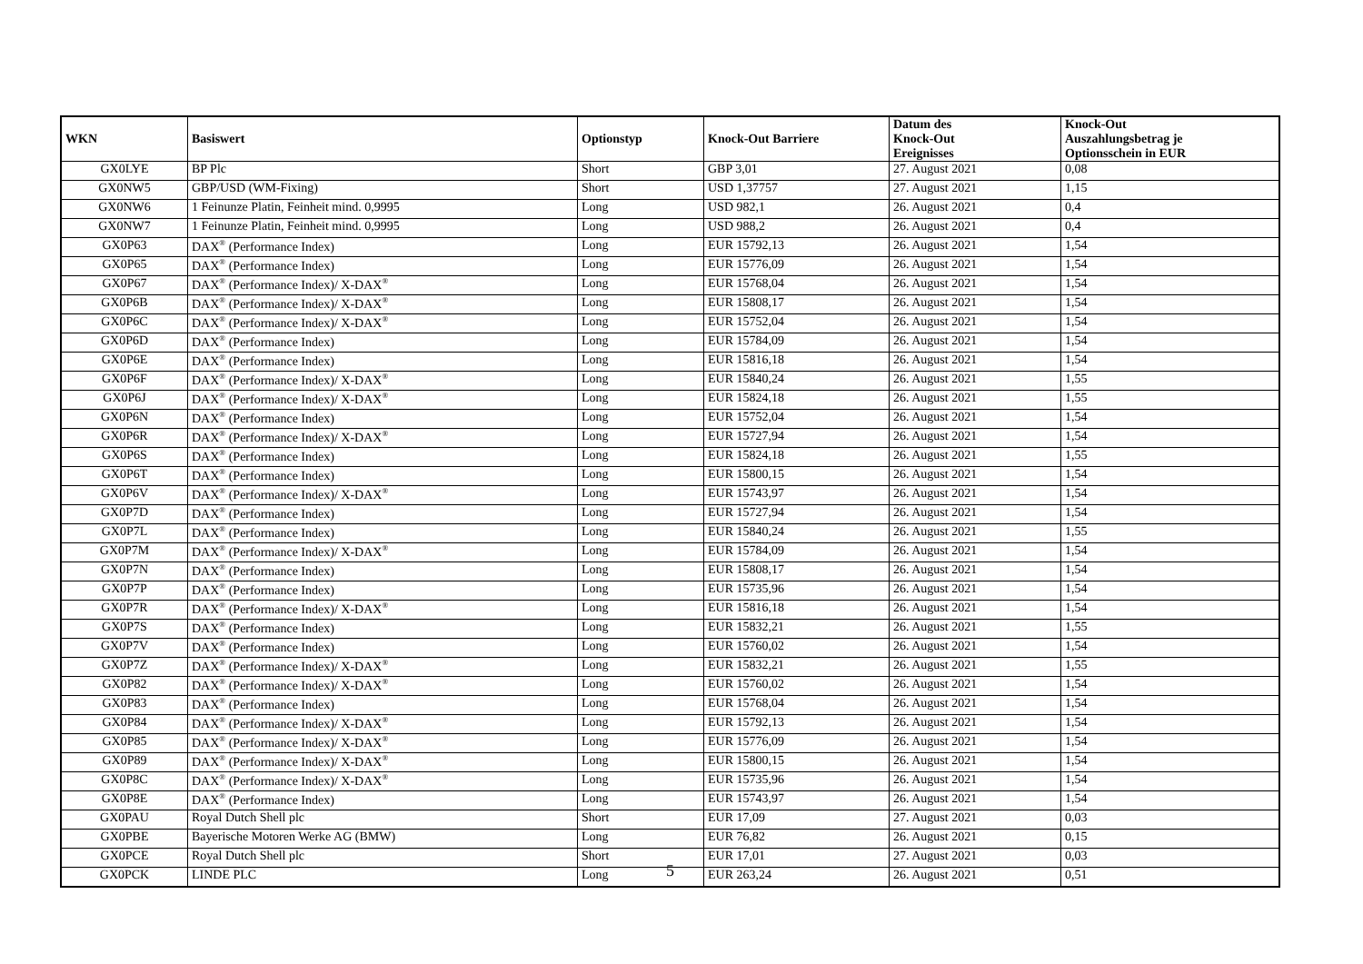| WKN | Basiswert | Optionstyp | Knock-Out Barriere | Datum des Knock-Out Ereignisses | Knock-Out Auszahlungsbetrag je Optionsschein in EUR |
| --- | --- | --- | --- | --- | --- |
| GX0LYE | BP Plc | Short | GBP 3,01 | 27. August 2021 | 0,08 |
| GX0NW5 | GBP/USD (WM-Fixing) | Short | USD 1,37757 | 27. August 2021 | 1,15 |
| GX0NW6 | 1 Feinunze Platin, Feinheit mind. 0,9995 | Long | USD 982,1 | 26. August 2021 | 0,4 |
| GX0NW7 | 1 Feinunze Platin, Feinheit mind. 0,9995 | Long | USD 988,2 | 26. August 2021 | 0,4 |
| GX0P63 | DAX<sup>®</sup> (Performance Index) | Long | EUR 15792,13 | 26. August 2021 | 1,54 |
| GX0P65 | DAX<sup>®</sup> (Performance Index) | Long | EUR 15776,09 | 26. August 2021 | 1,54 |
| GX0P67 | DAX<sup>®</sup> (Performance Index)/ X-DAX<sup>®</sup> | Long | EUR 15768,04 | 26. August 2021 | 1,54 |
| GX0P6B | DAX<sup>®</sup> (Performance Index)/ X-DAX<sup>®</sup> | Long | EUR 15808,17 | 26. August 2021 | 1,54 |
| GX0P6C | DAX<sup>®</sup> (Performance Index)/ X-DAX<sup>®</sup> | Long | EUR 15752,04 | 26. August 2021 | 1,54 |
| GX0P6D | DAX<sup>®</sup> (Performance Index) | Long | EUR 15784,09 | 26. August 2021 | 1,54 |
| GX0P6E | DAX<sup>®</sup> (Performance Index) | Long | EUR 15816,18 | 26. August 2021 | 1,54 |
| GX0P6F | DAX<sup>®</sup> (Performance Index)/ X-DAX<sup>®</sup> | Long | EUR 15840,24 | 26. August 2021 | 1,55 |
| GX0P6J | DAX<sup>®</sup> (Performance Index)/ X-DAX<sup>®</sup> | Long | EUR 15824,18 | 26. August 2021 | 1,55 |
| GX0P6N | DAX<sup>®</sup> (Performance Index) | Long | EUR 15752,04 | 26. August 2021 | 1,54 |
| GX0P6R | DAX<sup>®</sup> (Performance Index)/ X-DAX<sup>®</sup> | Long | EUR 15727,94 | 26. August 2021 | 1,54 |
| GX0P6S | DAX<sup>®</sup> (Performance Index) | Long | EUR 15824,18 | 26. August 2021 | 1,55 |
| GX0P6T | DAX<sup>®</sup> (Performance Index) | Long | EUR 15800,15 | 26. August 2021 | 1,54 |
| GX0P6V | DAX<sup>®</sup> (Performance Index)/ X-DAX<sup>®</sup> | Long | EUR 15743,97 | 26. August 2021 | 1,54 |
| GX0P7D | DAX<sup>®</sup> (Performance Index) | Long | EUR 15727,94 | 26. August 2021 | 1,54 |
| GX0P7L | DAX<sup>®</sup> (Performance Index) | Long | EUR 15840,24 | 26. August 2021 | 1,55 |
| GX0P7M | DAX<sup>®</sup> (Performance Index)/ X-DAX<sup>®</sup> | Long | EUR 15784,09 | 26. August 2021 | 1,54 |
| GX0P7N | DAX<sup>®</sup> (Performance Index) | Long | EUR 15808,17 | 26. August 2021 | 1,54 |
| GX0P7P | DAX<sup>®</sup> (Performance Index) | Long | EUR 15735,96 | 26. August 2021 | 1,54 |
| GX0P7R | DAX<sup>®</sup> (Performance Index)/ X-DAX<sup>®</sup> | Long | EUR 15816,18 | 26. August 2021 | 1,54 |
| GX0P7S | DAX<sup>®</sup> (Performance Index) | Long | EUR 15832,21 | 26. August 2021 | 1,55 |
| GX0P7V | DAX<sup>®</sup> (Performance Index) | Long | EUR 15760,02 | 26. August 2021 | 1,54 |
| GX0P7Z | DAX<sup>®</sup> (Performance Index)/ X-DAX<sup>®</sup> | Long | EUR 15832,21 | 26. August 2021 | 1,55 |
| GX0P82 | DAX<sup>®</sup> (Performance Index)/ X-DAX<sup>®</sup> | Long | EUR 15760,02 | 26. August 2021 | 1,54 |
| GX0P83 | DAX<sup>®</sup> (Performance Index) | Long | EUR 15768,04 | 26. August 2021 | 1,54 |
| GX0P84 | DAX<sup>®</sup> (Performance Index)/ X-DAX<sup>®</sup> | Long | EUR 15792,13 | 26. August 2021 | 1,54 |
| GX0P85 | DAX<sup>®</sup> (Performance Index)/ X-DAX<sup>®</sup> | Long | EUR 15776,09 | 26. August 2021 | 1,54 |
| GX0P89 | DAX<sup>®</sup> (Performance Index)/ X-DAX<sup>®</sup> | Long | EUR 15800,15 | 26. August 2021 | 1,54 |
| GX0P8C | DAX<sup>®</sup> (Performance Index)/ X-DAX<sup>®</sup> | Long | EUR 15735,96 | 26. August 2021 | 1,54 |
| GX0P8E | DAX<sup>®</sup> (Performance Index) | Long | EUR 15743,97 | 26. August 2021 | 1,54 |
| GX0PAU | Royal Dutch Shell plc | Short | EUR 17,09 | 27. August 2021 | 0,03 |
| GX0PBE | Bayerische Motoren Werke AG (BMW) | Long | EUR 76,82 | 26. August 2021 | 0,15 |
| GX0PCE | Royal Dutch Shell plc | Short | EUR 17,01 | 27. August 2021 | 0,03 |
| GX0PCK | LINDE PLC | Long | EUR 263,24 | 26. August 2021 | 0,51 |
5